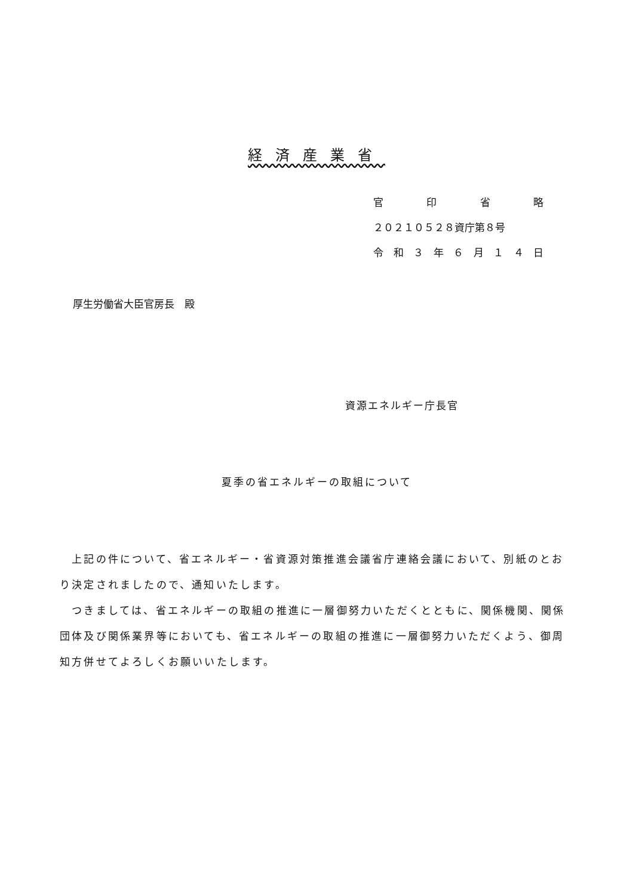経済産業省
官印省略
２０２１０５２８資庁第８号
令和 ３ 年 ６ 月 １４ 日
厚生労働省大臣官房長　殿
資源エネルギー庁長官
夏季の省エネルギーの取組について
　上記の件について、省エネルギー・省資源対策推進会議省庁連絡会議において、別紙のとおり決定されましたので、通知いたします。
　つきましては、省エネルギーの取組の推進に一層御努力いただくとともに、関係機関、関係団体及び関係業界等においても、省エネルギーの取組の推進に一層御努力いただくよう、御周知方併せてよろしくお願いいたします。